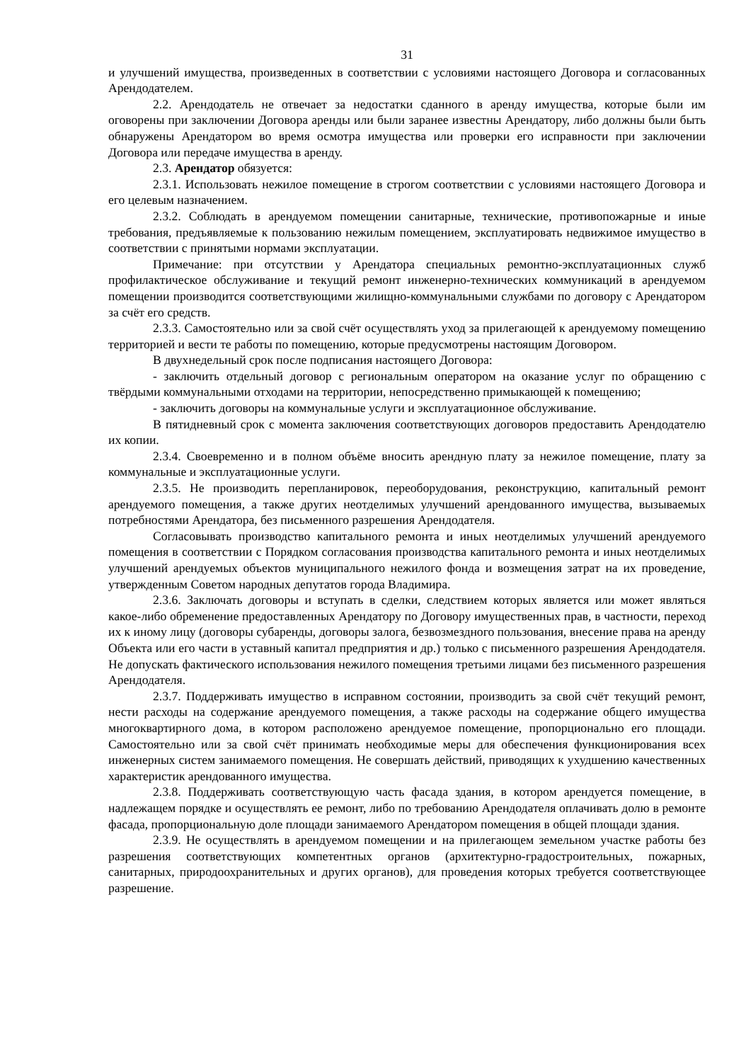31
и улучшений имущества, произведенных в соответствии с условиями настоящего Договора и согласованных Арендодателем.
2.2. Арендодатель не отвечает за недостатки сданного в аренду имущества, которые были им оговорены при заключении Договора аренды или были заранее известны Арендатору, либо должны были быть обнаружены Арендатором во время осмотра имущества или проверки его исправности при заключении Договора или передаче имущества в аренду.
2.3. Арендатор обязуется:
2.3.1. Использовать нежилое помещение в строгом соответствии с условиями настоящего Договора и его целевым назначением.
2.3.2. Соблюдать в арендуемом помещении санитарные, технические, противопожарные и иные требования, предъявляемые к пользованию нежилым помещением, эксплуатировать недвижимое имущество в соответствии с принятыми нормами эксплуатации.
Примечание: при отсутствии у Арендатора специальных ремонтно-эксплуатационных служб профилактическое обслуживание и текущий ремонт инженерно-технических коммуникаций в арендуемом помещении производится соответствующими жилищно-коммунальными службами по договору с Арендатором за счёт его средств.
2.3.3. Самостоятельно или за свой счёт осуществлять уход за прилегающей к арендуемому помещению территорией и вести те работы по помещению, которые предусмотрены настоящим Договором.
В двухнедельный срок после подписания настоящего Договора:
- заключить отдельный договор с региональным оператором на оказание услуг по обращению с твёрдыми коммунальными отходами на территории, непосредственно примыкающей к помещению;
- заключить договоры на коммунальные услуги и эксплуатационное обслуживание.
В пятидневный срок с момента заключения соответствующих договоров предоставить Арендодателю их копии.
2.3.4. Своевременно и в полном объёме вносить арендную плату за нежилое помещение, плату за коммунальные и эксплуатационные услуги.
2.3.5. Не производить перепланировок, переоборудования, реконструкцию, капитальный ремонт арендуемого помещения, а также других неотделимых улучшений арендованного имущества, вызываемых потребностями Арендатора, без письменного разрешения Арендодателя.
Согласовывать производство капитального ремонта и иных неотделимых улучшений арендуемого помещения в соответствии с Порядком согласования производства капитального ремонта и иных неотделимых улучшений арендуемых объектов муниципального нежилого фонда и возмещения затрат на их проведение, утвержденным Советом народных депутатов города Владимира.
2.3.6. Заключать договоры и вступать в сделки, следствием которых является или может являться какое-либо обременение предоставленных Арендатору по Договору имущественных прав, в частности, переход их к иному лицу (договоры субаренды, договоры залога, безвозмездного пользования, внесение права на аренду Объекта или его части в уставный капитал предприятия и др.) только с письменного разрешения Арендодателя. Не допускать фактического использования нежилого помещения третьими лицами без письменного разрешения Арендодателя.
2.3.7. Поддерживать имущество в исправном состоянии, производить за свой счёт текущий ремонт, нести расходы на содержание арендуемого помещения, а также расходы на содержание общего имущества многоквартирного дома, в котором расположено арендуемое помещение, пропорционально его площади. Самостоятельно или за свой счёт принимать необходимые меры для обеспечения функционирования всех инженерных систем занимаемого помещения. Не совершать действий, приводящих к ухудшению качественных характеристик арендованного имущества.
2.3.8. Поддерживать соответствующую часть фасада здания, в котором арендуется помещение, в надлежащем порядке и осуществлять ее ремонт, либо по требованию Арендодателя оплачивать долю в ремонте фасада, пропорциональную доле площади занимаемого Арендатором помещения в общей площади здания.
2.3.9. Не осуществлять в арендуемом помещении и на прилегающем земельном участке работы без разрешения соответствующих компетентных органов (архитектурно-градостроительных, пожарных, санитарных, природоохранительных и других органов), для проведения которых требуется соответствующее разрешение.